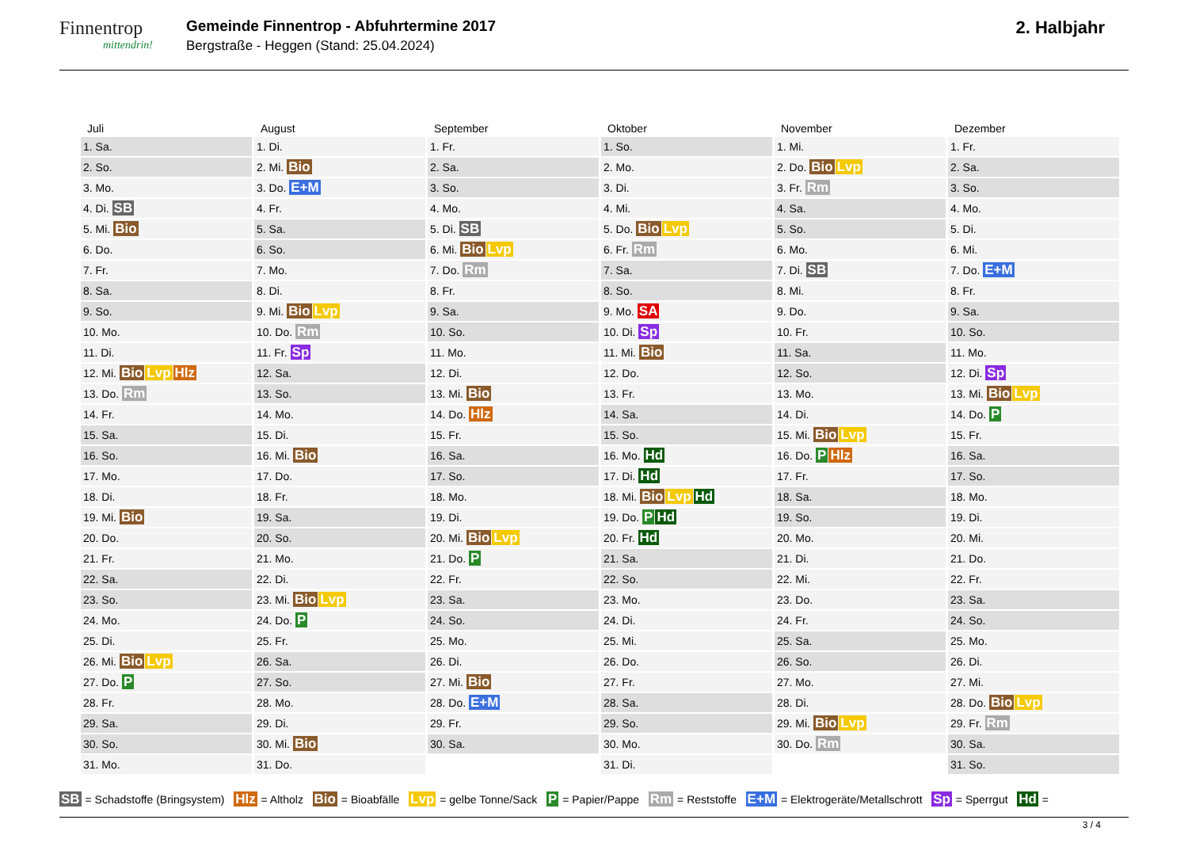Finnentrop
mittendrin!
Gemeinde Finnentrop - Abfuhrtermine 2017
Bergstraße - Heggen (Stand: 25.04.2024)
2. Halbjahr
| Juli | August | September | Oktober | November | Dezember |
| --- | --- | --- | --- | --- | --- |
| 1. Sa. | 1. Di. | 1. Fr. | 1. So. | 1. Mi. | 1. Fr. |
| 2. So. | 2. Mi. Bio | 2. Sa. | 2. Mo. | 2. Do. Bio Lvp | 2. Sa. |
| 3. Mo. | 3. Do. E+M | 3. So. | 3. Di. | 3. Fr. Rm | 3. So. |
| 4. Di. SB | 4. Fr. | 4. Mo. | 4. Mi. | 4. Sa. | 4. Mo. |
| 5. Mi. Bio | 5. Sa. | 5. Di. SB | 5. Do. Bio Lvp | 5. So. | 5. Di. |
| 6. Do. | 6. So. | 6. Mi. Bio Lvp | 6. Fr. Rm | 6. Mo. | 6. Mi. |
| 7. Fr. | 7. Mo. | 7. Do. Rm | 7. Sa. | 7. Di. SB | 7. Do. E+M |
| 8. Sa. | 8. Di. | 8. Fr. | 8. So. | 8. Mi. | 8. Fr. |
| 9. So. | 9. Mi. Bio Lvp | 9. Sa. | 9. Mo. SA | 9. Do. | 9. Sa. |
| 10. Mo. | 10. Do. Rm | 10. So. | 10. Di. Sp | 10. Fr. | 10. So. |
| 11. Di. | 11. Fr. Sp | 11. Mo. | 11. Mi. Bio | 11. Sa. | 11. Mo. |
| 12. Mi. Bio Lvp Hlz | 12. Sa. | 12. Di. | 12. Do. | 12. So. | 12. Di. Sp |
| 13. Do. Rm | 13. So. | 13. Mi. Bio | 13. Fr. | 13. Mo. | 13. Mi. Bio Lvp |
| 14. Fr. | 14. Mo. | 14. Do. Hlz | 14. Sa. | 14. Di. | 14. Do. P |
| 15. Sa. | 15. Di. | 15. Fr. | 15. So. | 15. Mi. Bio Lvp | 15. Fr. |
| 16. So. | 16. Mi. Bio | 16. Sa. | 16. Mo. Hd | 16. Do. P Hlz | 16. Sa. |
| 17. Mo. | 17. Do. | 17. So. | 17. Di. Hd | 17. Fr. | 17. So. |
| 18. Di. | 18. Fr. | 18. Mo. | 18. Mi. Bio Lvp Hd | 18. Sa. | 18. Mo. |
| 19. Mi. Bio | 19. Sa. | 19. Di. | 19. Do. P Hd | 19. So. | 19. Di. |
| 20. Do. | 20. So. | 20. Mi. Bio Lvp | 20. Fr. Hd | 20. Mo. | 20. Mi. |
| 21. Fr. | 21. Mo. | 21. Do. P | 21. Sa. | 21. Di. | 21. Do. |
| 22. Sa. | 22. Di. | 22. Fr. | 22. So. | 22. Mi. | 22. Fr. |
| 23. So. | 23. Mi. Bio Lvp | 23. Sa. | 23. Mo. | 23. Do. | 23. Sa. |
| 24. Mo. | 24. Do. P | 24. So. | 24. Di. | 24. Fr. | 24. So. |
| 25. Di. | 25. Fr. | 25. Mo. | 25. Mi. | 25. Sa. | 25. Mo. |
| 26. Mi. Bio Lvp | 26. Sa. | 26. Di. | 26. Do. | 26. So. | 26. Di. |
| 27. Do. P | 27. So. | 27. Mi. Bio | 27. Fr. | 27. Mo. | 27. Mi. |
| 28. Fr. | 28. Mo. | 28. Do. E+M | 28. Sa. | 28. Di. | 28. Do. Bio Lvp |
| 29. Sa. | 29. Di. | 29. Fr. | 29. So. | 29. Mi. Bio Lvp | 29. Fr. Rm |
| 30. So. | 30. Mi. Bio | 30. Sa. | 30. Mo. | 30. Do. Rm | 30. Sa. |
| 31. Mo. | 31. Do. | | 31. Di. | | 31. So. |
SB = Schadstoffe (Bringsystem) Hlz = Altholz Bio = Bioabfälle Lvp = gelbe Tonne/Sack P = Papier/Pappe Rm = Reststoffe E+M = Elektrogeräte/Metallschrott Sp = Sperrgut Hd =
3 / 4